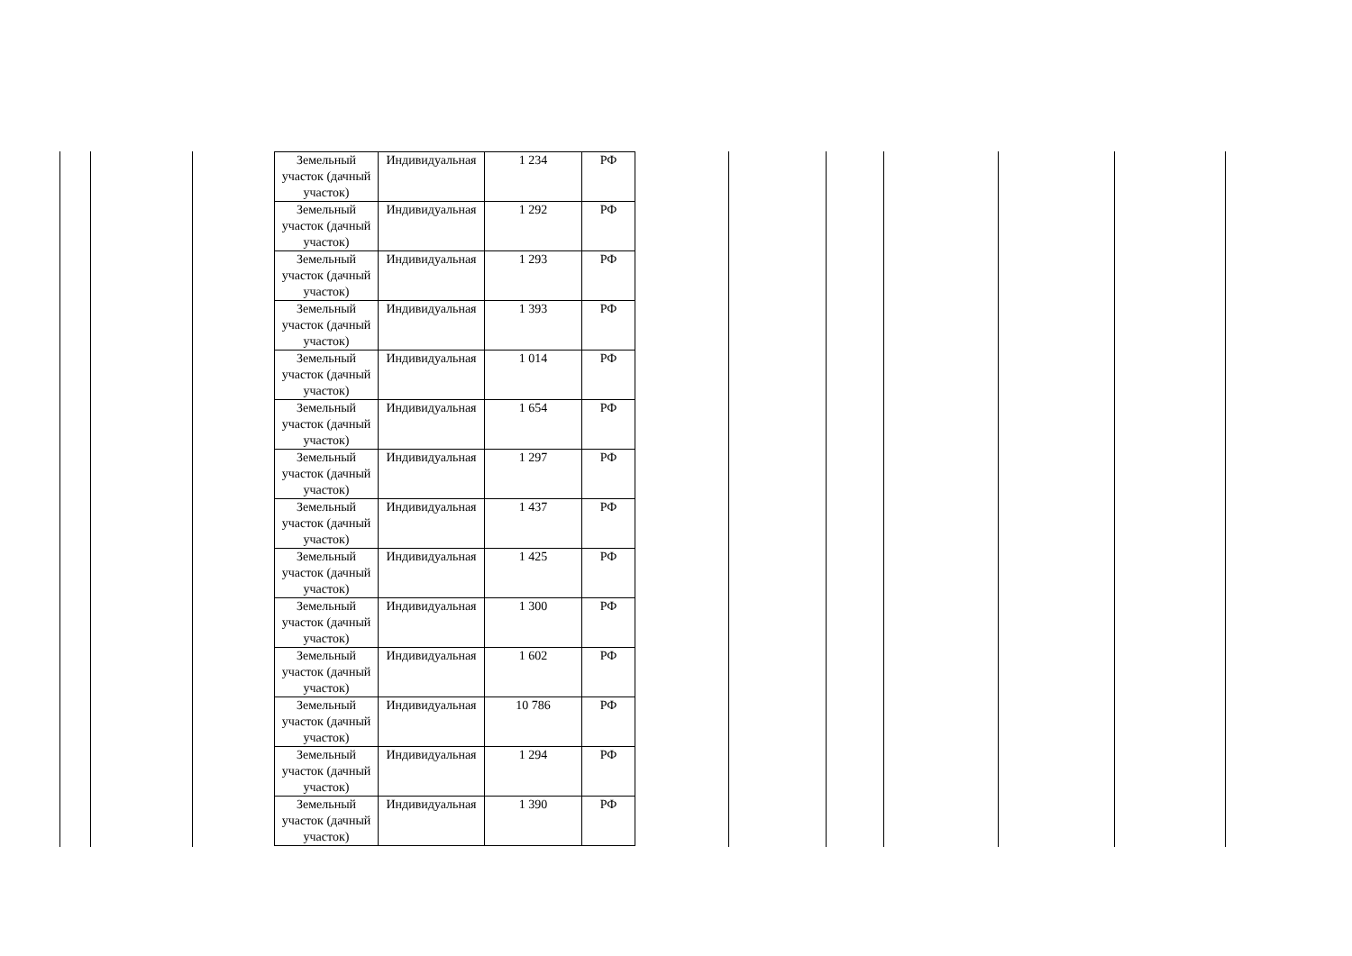| Земельный участок (дачный участок) | Индивидуальная | 1 234 | РФ |
| Земельный участок (дачный участок) | Индивидуальная | 1 292 | РФ |
| Земельный участок (дачный участок) | Индивидуальная | 1 293 | РФ |
| Земельный участок (дачный участок) | Индивидуальная | 1 393 | РФ |
| Земельный участок (дачный участок) | Индивидуальная | 1 014 | РФ |
| Земельный участок (дачный участок) | Индивидуальная | 1 654 | РФ |
| Земельный участок (дачный участок) | Индивидуальная | 1 297 | РФ |
| Земельный участок (дачный участок) | Индивидуальная | 1 437 | РФ |
| Земельный участок (дачный участок) | Индивидуальная | 1 425 | РФ |
| Земельный участок (дачный участок) | Индивидуальная | 1 300 | РФ |
| Земельный участок (дачный участок) | Индивидуальная | 1 602 | РФ |
| Земельный участок (дачный участок) | Индивидуальная | 10 786 | РФ |
| Земельный участок (дачный участок) | Индивидуальная | 1 294 | РФ |
| Земельный участок (дачный участок) | Индивидуальная | 1 390 | РФ |